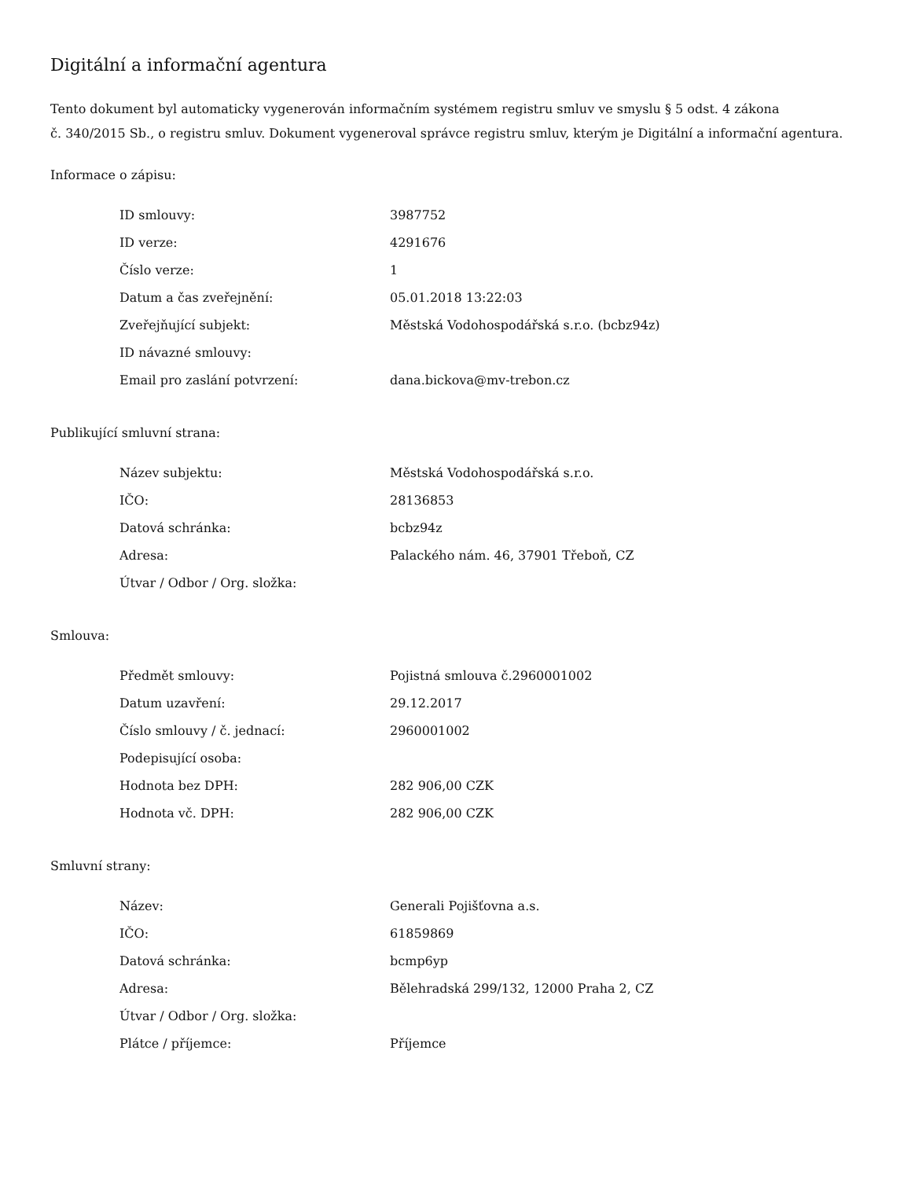Digitální a informační agentura
Tento dokument byl automaticky vygenerován informačním systémem registru smluv ve smyslu § 5 odst. 4 zákona
č. 340/2015 Sb., o registru smluv. Dokument vygeneroval správce registru smluv, kterým je Digitální a informační agentura.
Informace o zápisu:
| ID smlouvy: | 3987752 |
| ID verze: | 4291676 |
| Číslo verze: | 1 |
| Datum a čas zveřejnění: | 05.01.2018 13:22:03 |
| Zveřejňující subjekt: | Městská Vodohospodářská s.r.o. (bcbz94z) |
| ID návazné smlouvy: | |
| Email pro zaslání potvrzení: | dana.bickova@mv-trebon.cz |
Publikující smluvní strana:
| Název subjektu: | Městská Vodohospodářská s.r.o. |
| IČO: | 28136853 |
| Datová schránka: | bcbz94z |
| Adresa: | Palackého nám. 46, 37901 Třeboň, CZ |
| Útvar / Odbor / Org. složka: | |
Smlouva:
| Předmět smlouvy: | Pojistná smlouva č.2960001002 |
| Datum uzavření: | 29.12.2017 |
| Číslo smlouvy / č. jednací: | 2960001002 |
| Podepisující osoba: | |
| Hodnota bez DPH: | 282 906,00 CZK |
| Hodnota vč. DPH: | 282 906,00 CZK |
Smluvní strany:
| Název: | Generali Pojišťovna a.s. |
| IČO: | 61859869 |
| Datová schránka: | bcmp6yp |
| Adresa: | Bělehradská 299/132, 12000 Praha 2, CZ |
| Útvar / Odbor / Org. složka: | |
| Plátce / příjemce: | Příjemce |